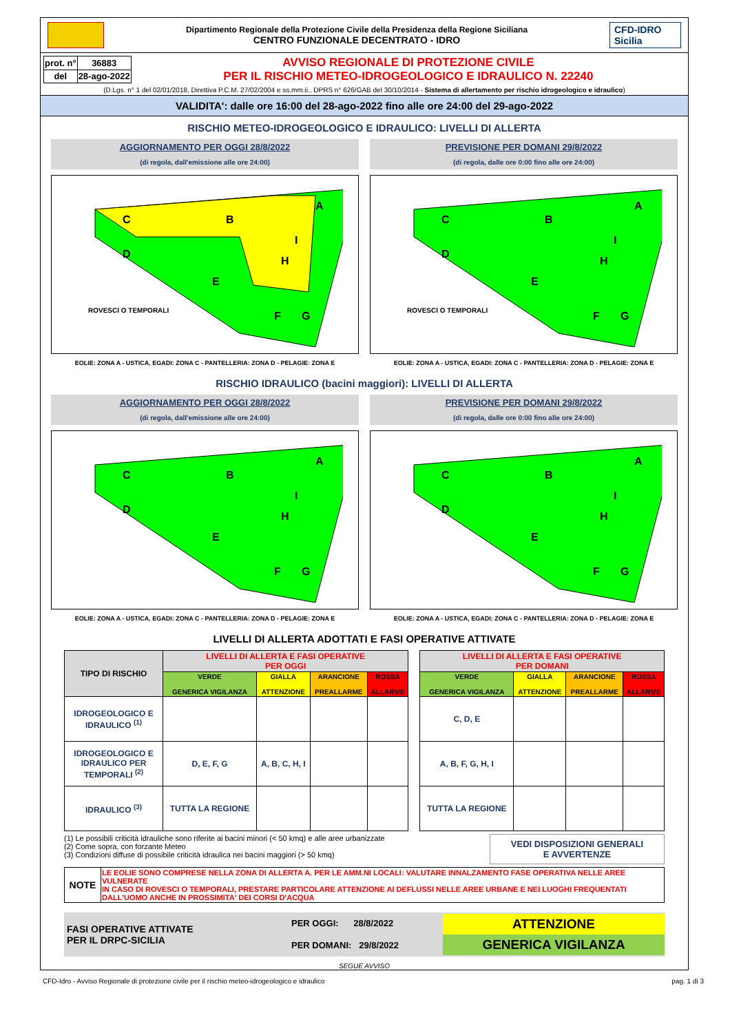Dipartimento Regionale della Protezione Civile della Presidenza della Regione Siciliana
CENTRO FUNZIONALE DECENTRATO - IDRO
CFD-IDRO Sicilia
| prot. n° | 36883 |
| del | 28-ago-2022 |
AVVISO REGIONALE DI PROTEZIONE CIVILE
PER IL RISCHIO METEO-IDROGEOLOGICO E IDRAULICO N. 22240
(D.Lgs. n° 1 del 02/01/2018, Direttiva P.C.M. 27/02/2004 e ss.mm.ii., DPRS n° 626/GAB del 30/10/2014 - Sistema di allertamento per rischio idrogeologico e idraulico)
VALIDITA': dalle ore 16:00 del 28-ago-2022 fino alle ore 24:00 del 29-ago-2022
RISCHIO METEO-IDROGEOLOGICO E IDRAULICO: LIVELLI DI ALLERTA
AGGIORNAMENTO PER OGGI 28/8/2022
(di regola, dall'emissione alle ore 24:00)
C
B
A
D
E
H
I
F
G
ROVESCI O TEMPORALI
EOLIE: ZONA A - USTICA, EGADI: ZONA C - PANTELLERIA: ZONA D - PELAGIE: ZONA E
PREVISIONE PER DOMANI 29/8/2022
(di regola, dalle ore 0:00 fino alle ore 24:00)
C
B
A
D
E
H
I
F
G
ROVESCI O TEMPORALI
EOLIE: ZONA A - USTICA, EGADI: ZONA C - PANTELLERIA: ZONA D - PELAGIE: ZONA E
RISCHIO IDRAULICO (bacini maggiori): LIVELLI DI ALLERTA
AGGIORNAMENTO PER OGGI 28/8/2022
(di regola, dall'emissione alle ore 24:00)
C
B
A
D
E
H
I
F
G
EOLIE: ZONA A - USTICA, EGADI: ZONA C - PANTELLERIA: ZONA D - PELAGIE: ZONA E
PREVISIONE PER DOMANI 29/8/2022
(di regola, dalle ore 0:00 fino alle ore 24:00)
C
B
A
D
E
H
I
F
G
EOLIE: ZONA A - USTICA, EGADI: ZONA C - PANTELLERIA: ZONA D - PELAGIE: ZONA E
LIVELLI DI ALLERTA ADOTTATI E FASI OPERATIVE ATTIVATE
| TIPO DI RISCHIO | LIVELLI DI ALLERTA E FASI OPERATIVE PER OGGI | | | | | LIVELLI DI ALLERTA E FASI OPERATIVE PER DOMANI | | | |
| --- | --- | --- | --- | --- | --- | --- | --- | --- | --- |
| | VERDE GENERICA VIGILANZA | GIALLA ATTENZIONE | ARANCIONE PREALLARME | ROSSA ALLARME | | VERDE GENERICA VIGILANZA | GIALLA ATTENZIONE | ARANCIONE PREALLARME | ROSSA ALLARME |
| IDROGEOLOGICO E IDRAULICO <sup>(1)</sup> | | | | | | C, D, E | | | |
| IDROGEOLOGICO E IDRAULICO PER TEMPORALI <sup>(2)</sup> | D, E, F, G | A, B, C, H, I | | | | A, B, F, G, H, I | | | |
| IDRAULICO <sup>(3)</sup> | TUTTA LA REGIONE | | | | | TUTTA LA REGIONE | | | |
(1) Le possibili criticità idrauliche sono riferite ai bacini minori (< 50 kmq) e alle aree urbanizzate
(2) Come sopra, con forzante Meteo
(3) Condizioni diffuse di possibile criticità idraulica nei bacini maggiori (> 50 kmq)
VEDI DISPOSIZIONI GENERALI
E AVVERTENZE
| NOTE | LE EOLIE SONO COMPRESE NELLA ZONA DI ALLERTA A. PER LE AMM.NI LOCALI: VALUTARE INNALZAMENTO FASE OPERATIVA NELLE AREE VULNERATE IN CASO DI ROVESCI O TEMPORALI, PRESTARE PARTICOLARE ATTENZIONE AI DEFLUSSI NELLE AREE URBANE E NEI LUOGHI FREQUENTATI DALL'UOMO ANCHE IN PROSSIMITA' DEI CORSI D'ACQUA |
FASI OPERATIVE ATTIVATE
PER IL DRPC-SICILIA
PER OGGI: 28/8/2022
PER DOMANI: 29/8/2022
ATTENZIONE
GENERICA VIGILANZA
SEGUE AVVISO
CFD-Idro - Avviso Regionale di protezione civile per il rischio meteo-idrogeologico e idraulico pag. 1 di 3